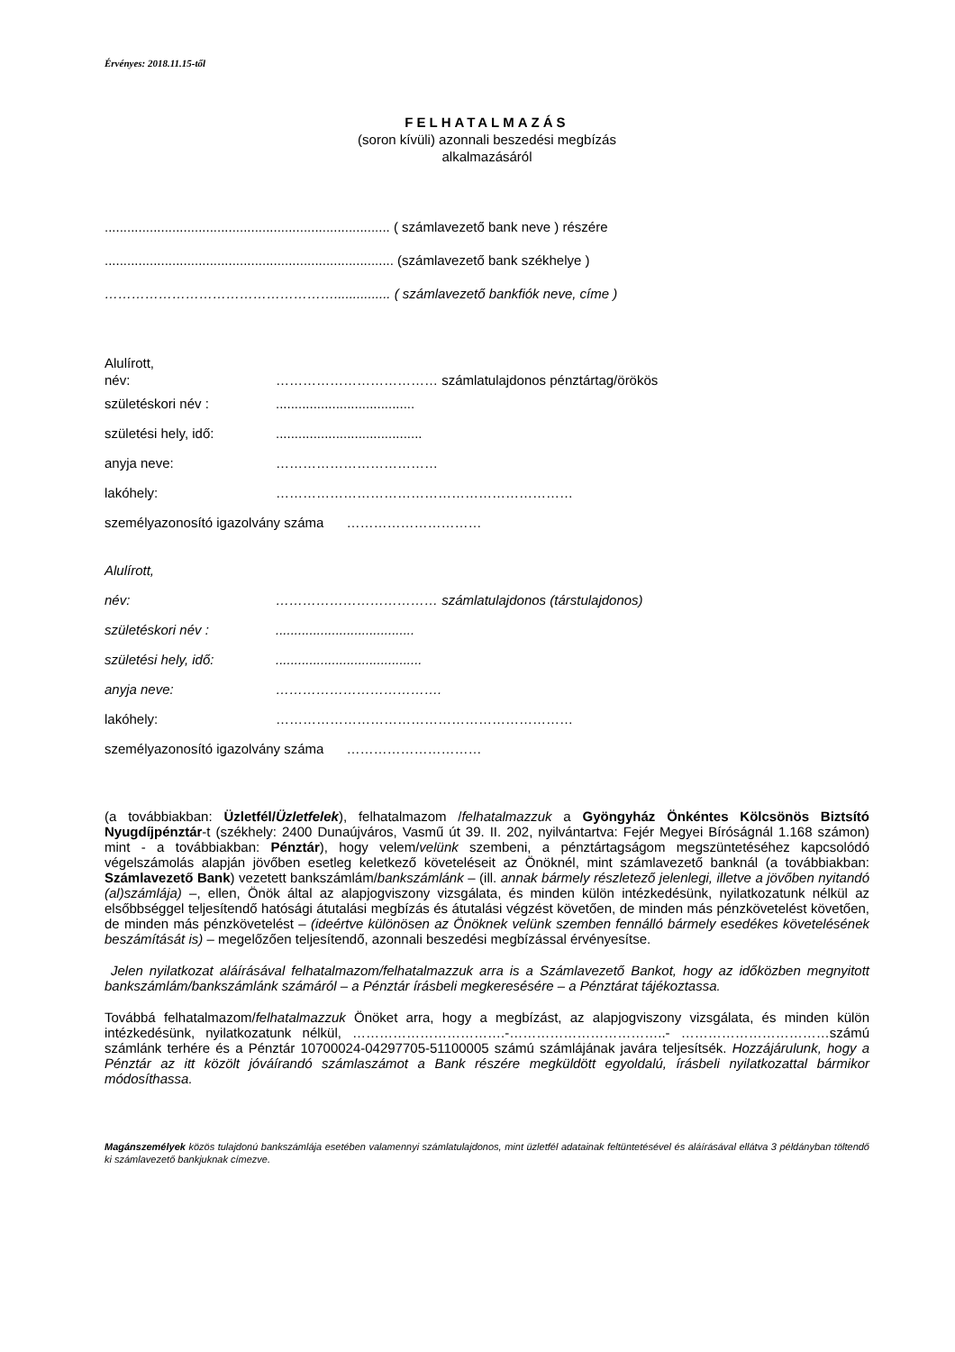Érvényes: 2018.11.15-től
FELHATALMAZÁS
(soron kívüli) azonnali beszedési megbízás
alkalmazásáról
............................................................................ ( számlavezető bank neve ) részére
............................................................................. (számlavezető bank székhelye )
……………………………………………............... ( számlavezető bankfiók neve, címe )
Alulírott,
név: ……………………………… számlatulajdonos pénztártag/örökös
születéskori név :.....................................
születési hely, idő:.......................................
anyja neve: ………………………………
lakóhely: …………………………………………………………
személyazonosító igazolvány száma …………………………
Alulírott,
név: ……………………………… számlatulajdonos (társtulajdonos)
születéskori név :.....................................
születési hely, idő:.......................................
anyja neve: ……………………………….
lakóhely: …………………………………………………………
személyazonosító igazolvány száma …………………………
(a továbbiakban: Üzletfél/Üzletfelek), felhatalmazom /felhatalmazzuk a Gyöngyház Önkéntes Kölcsönös Biztsító Nyugdíjpénztár-t (székhely: 2400 Dunaújváros, Vasmű út 39. II. 202, nyilvántartva: Fejér Megyei Bíróságnál 1.168 számon) mint - a továbbiakban: Pénztár), hogy velem/velünk szembeni, a pénztártagságom megszüntetéséhez kapcsolódó végelszámolás alapján jövőben esetleg keletkező követeléseit az Önöknél, mint számlavezető banknál (a továbbiakban: Számlavezető Bank) vezetett bankszámlám/bankszámlánk – (ill. annak bármely részletező jelenlegi, illetve a jövőben nyitandó (al)számlája) –, ellen, Önök által az alapjogviszony vizsgálata, és minden külön intézkedésünk, nyilatkozatunk nélkül az elsőbbséggel teljesítendő hatósági átutalási megbízás és átutalási végzést követően, de minden más pénzkövetelést követően, de minden más pénzkövetelést – (ideértve különösen az Önöknek velünk szemben fennálló bármely esedékes követelésének beszámítását is) – megelőzően teljesítendő, azonnali beszedési megbízással érvényesítse.
Jelen nyilatkozat aláírásával felhatalmazom/felhatalmazzuk arra is a Számlavezető Bankot, hogy az időközben megnyitott bankszámlám/bankszámlánk számáról – a Pénztár írásbeli megkeresésére – a Pénztárat tájékoztassa.
Továbbá felhatalmazom/felhatalmazzuk Önöket arra, hogy a megbízást, az alapjogviszony vizsgálata, és minden külön intézkedésünk, nyilatkozatunk nélkül, …………………………….-……………………………..- ……………………………számú számlánk terhére és a Pénztár 10700024-04297705-51100005 számú számlájának javára teljesítsék. Hozzájárulunk, hogy a Pénztár az itt közölt jóváírandó számlaszámot a Bank részére megküldött egyoldalú, írásbeli nyilatkozattal bármikor módosíthassa.
Magánszemélyek közös tulajdonú bankszámlája esetében valamennyi számlatulajdonos, mint üzletfél adatainak feltüntetésével és aláírásával ellátva 3 példányban töltendő ki számlavezető bankjuknak címezve.